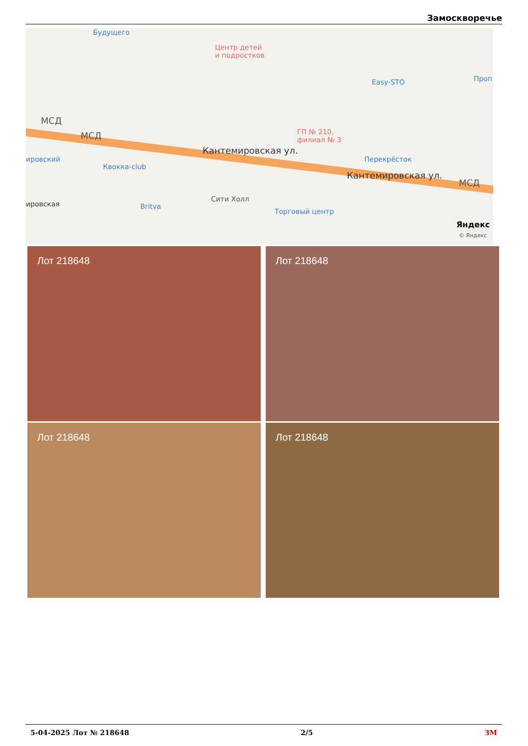Замоскворечье
Будущего
Центр детей
и подростков
Easy-STO Проп
МСД
МСД ГП № 210,
филиал № 3
ировский
Квокка-club
Кантемировская ул.
Перекрёсток
Кантемировская ул.
МСД
ировская Britva
Сити Холл
Торговый центр
Яндекс
© Яндекс
Лот 218648 Лот 218648
Лот 218648 Лот 218648
5-04-2025 Лот № 218648 2/5 ЗМ